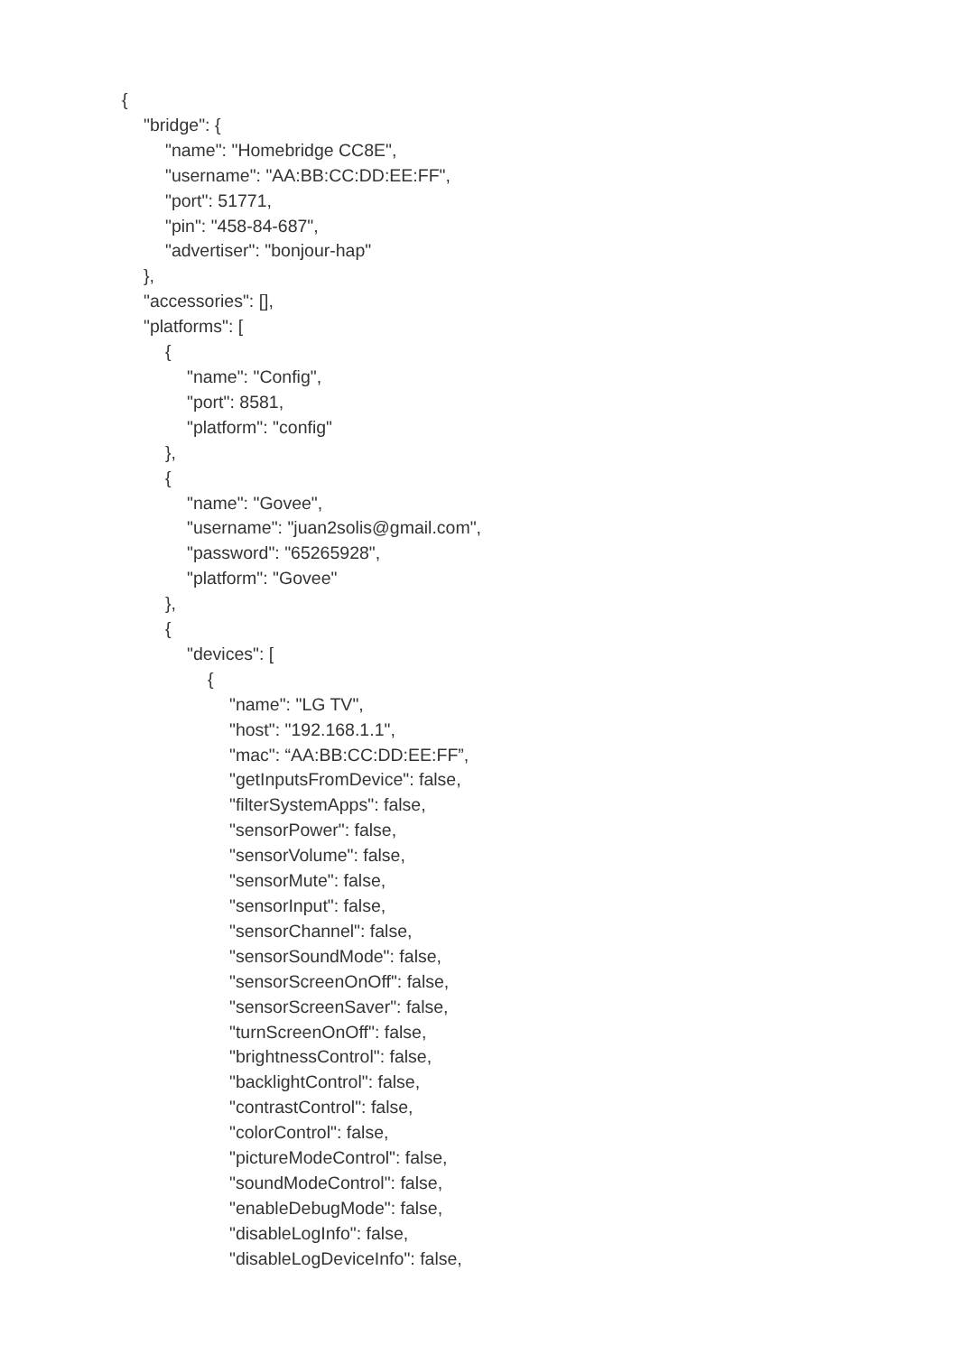{
"bridge": {
"name": "Homebridge CC8E",
"username": "AA:BB:CC:DD:EE:FF",
"port": 51771,
"pin": "458-84-687",
"advertiser": "bonjour-hap"
},
"accessories": [],
"platforms": [
{
"name": "Config",
"port": 8581,
"platform": "config"
},
{
"name": "Govee",
"username": "juan2solis@gmail.com",
"password": "65265928",
"platform": "Govee"
},
{
"devices": [
{
"name": "LG TV",
"host": "192.168.1.1",
"mac": “AA:BB:CC:DD:EE:FF”,
"getInputsFromDevice": false,
"filterSystemApps": false,
"sensorPower": false,
"sensorVolume": false,
"sensorMute": false,
"sensorInput": false,
"sensorChannel": false,
"sensorSoundMode": false,
"sensorScreenOnOff": false,
"sensorScreenSaver": false,
"turnScreenOnOff": false,
"brightnessControl": false,
"backlightControl": false,
"contrastControl": false,
"colorControl": false,
"pictureModeControl": false,
"soundModeControl": false,
"enableDebugMode": false,
"disableLogInfo": false,
"disableLogDeviceInfo": false,